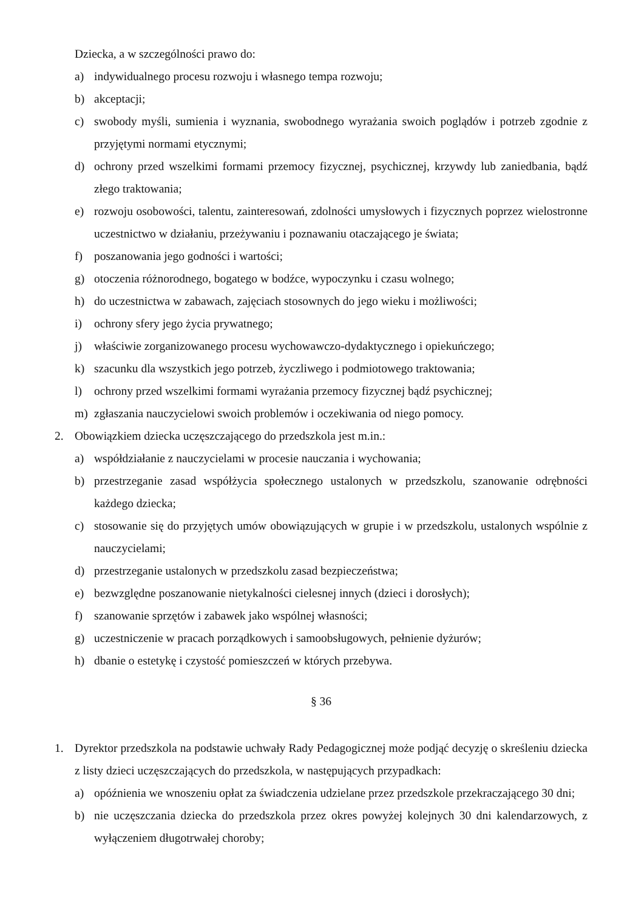Dziecka, a w szczególności prawo do:
a) indywidualnego procesu rozwoju i własnego tempa rozwoju;
b) akceptacji;
c) swobody myśli, sumienia i wyznania, swobodnego wyrażania swoich poglądów i potrzeb zgodnie z przyjętymi normami etycznymi;
d) ochrony przed wszelkimi formami przemocy fizycznej, psychicznej, krzywdy lub zaniedbania, bądź złego traktowania;
e) rozwoju osobowości, talentu, zainteresowań, zdolności umysłowych i fizycznych poprzez wielostronne uczestnictwo w działaniu, przeżywaniu i poznawaniu otaczającego je świata;
f) poszanowania jego godności i wartości;
g) otoczenia różnorodnego, bogatego w bodźce, wypoczynku i czasu wolnego;
h) do uczestnictwa w zabawach, zajęciach stosownych do jego wieku i możliwości;
i) ochrony sfery jego życia prywatnego;
j) właściwie zorganizowanego procesu wychowawczo-dydaktycznego i opiekuńczego;
k) szacunku dla wszystkich jego potrzeb, życzliwego i podmiotowego traktowania;
l) ochrony przed wszelkimi formami wyrażania przemocy fizycznej bądź psychicznej;
m) zgłaszania nauczycielowi swoich problemów i oczekiwania od niego pomocy.
2. Obowiązkiem dziecka uczęszczającego do przedszkola jest m.in.:
a) współdziałanie z nauczycielami w procesie nauczania i wychowania;
b) przestrzeganie zasad współżycia społecznego ustalonych w przedszkolu, szanowanie odrębności każdego dziecka;
c) stosowanie się do przyjętych umów obowiązujących w grupie i w przedszkolu, ustalonych wspólnie z nauczycielami;
d) przestrzeganie ustalonych w przedszkolu zasad bezpieczeństwa;
e) bezwzględne poszanowanie nietykalności cielesnej innych (dzieci i dorosłych);
f) szanowanie sprzętów i zabawek jako wspólnej własności;
g) uczestniczenie w pracach porządkowych i samoobsługowych, pełnienie dyżurów;
h) dbanie o estetykę i czystość pomieszczeń w których przebywa.
§ 36
1. Dyrektor przedszkola na podstawie uchwały Rady Pedagogicznej może podjąć decyzję o skreśleniu dziecka z listy dzieci uczęszczających do przedszkola, w następujących przypadkach:
a) opóźnienia we wnoszeniu opłat za świadczenia udzielane przez przedszkole przekraczającego 30 dni;
b) nie uczęszczania dziecka do przedszkola przez okres powyżej kolejnych 30 dni kalendarzowych, z wyłączeniem długotrwałej choroby;